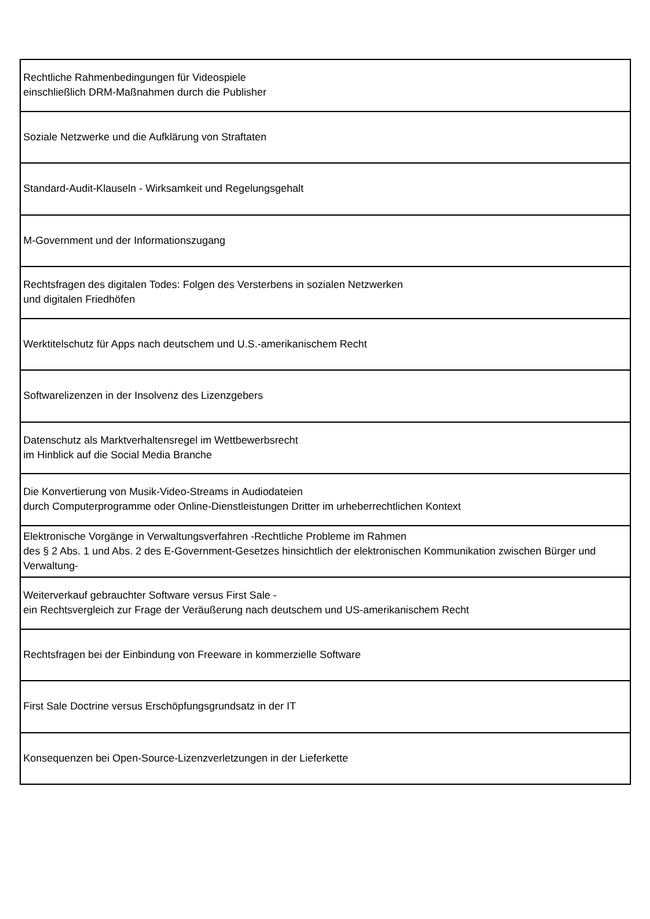| Rechtliche Rahmenbedingungen für Videospiele einschließlich DRM-Maßnahmen durch die Publisher |
| Soziale Netzwerke und die Aufklärung von Straftaten |
| Standard-Audit-Klauseln - Wirksamkeit und Regelungsgehalt |
| M-Government und der Informationszugang |
| Rechtsfragen des digitalen Todes: Folgen des Versterbens in sozialen Netzwerken und digitalen Friedhöfen |
| Werktitelschutz für Apps nach deutschem und U.S.-amerikanischem Recht |
| Softwarelizenzen in der Insolvenz des Lizenzgebers |
| Datenschutz als Marktverhaltensregel im Wettbewerbsrecht im Hinblick auf die Social Media Branche |
| Die Konvertierung von Musik-Video-Streams in Audiodateien durch Computerprogramme oder Online-Dienstleistungen Dritter im urheberrechtlichen Kontext |
| Elektronische Vorgänge in Verwaltungsverfahren -Rechtliche Probleme im Rahmen des § 2 Abs. 1 und Abs. 2 des E-Government-Gesetzes hinsichtlich der elektronischen Kommunikation zwischen Bürger und Verwaltung- |
| Weiterverkauf gebrauchter Software versus First Sale - ein Rechtsvergleich zur Frage der Veräußerung nach deutschem und US-amerikanischem Recht |
| Rechtsfragen bei der Einbindung von Freeware in kommerzielle Software |
| First Sale Doctrine versus Erschöpfungsgrundsatz in der IT |
| Konsequenzen bei Open-Source-Lizenzverletzungen in der Lieferkette |